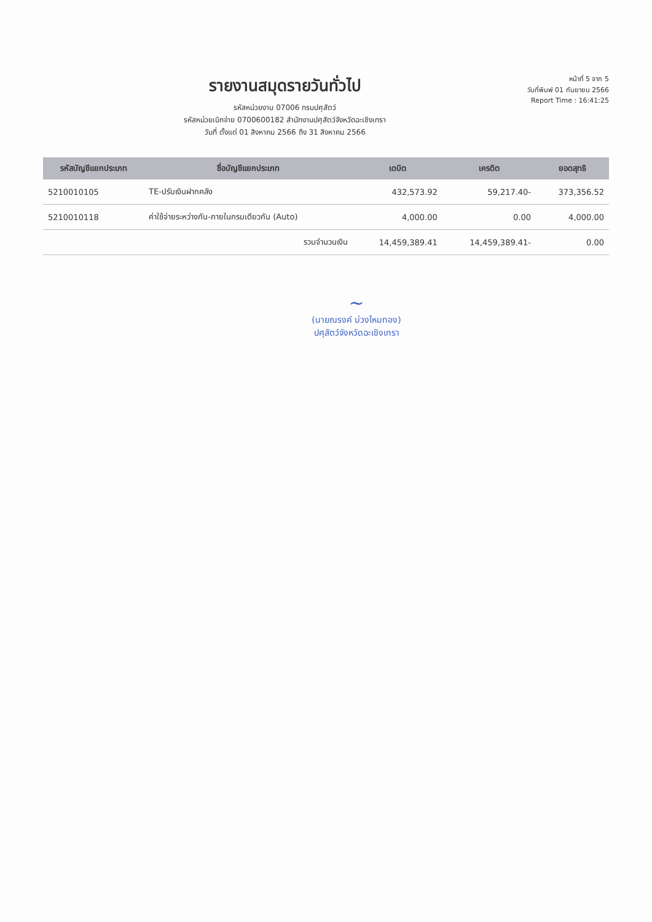รายงานสมุดรายวันทั่วไป
รหัสหน่วยงาน 07006 กรมปศุสัตว์
รหัสหน่วยเบิกจ่าย 0700600182 สำนักงานปศุสัตว์จังหวัดฉะเชิงเทรา
วันที่ ตั้งแต่ 01 สิงหาคม 2566 ถึง 31 สิงหาคม 2566
หน้าที่ 5 จาก 5
วันที่พิมพ์ 01 กันยายน 2566
Report Time : 16:41:25
| รหัสบัญชีแยกประเภท | ชื่อบัญชีแยกประเภท | เดบิต | เครดิต | ยอดสุทธิ |
| --- | --- | --- | --- | --- |
| 5210010105 | TE-ปรับเงินฝากคลัง | 432,573.92 | 59,217.40- | 373,356.52 |
| 5210010118 | ค่าใช้จ่ายระหว่างกัน-ภายในกรมเดียวกัน (Auto) | 4,000.00 | 0.00 | 4,000.00 |
| | รวมจำนวนเงิน | 14,459,389.41 | 14,459,389.41- | 0.00 |
~
(นายณรงค์ ม่วงไหมทอง)
ปศุสัตว์จังหวัดฉะเชิงเทรา